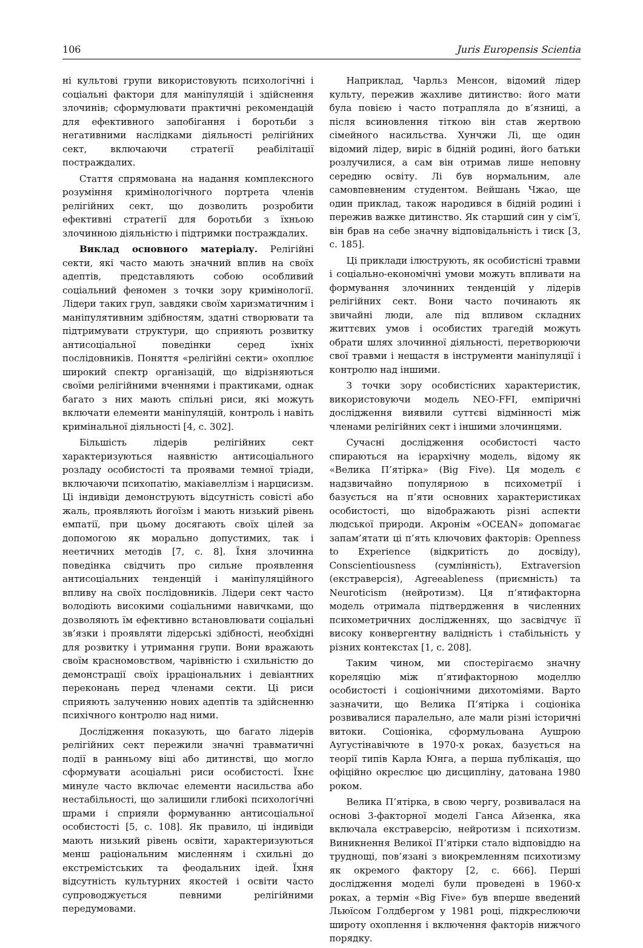106 Juris Europensis Scientia
ні культові групи використовують психологічні і соціальні фактори для маніпуляцій і здійснення злочинів; сформулювати практичні рекомендацій для ефективного запобігання і боротьби з негативними наслідками діяльності релігійних сект, включаючи стратегії реабілітації постраждалих.
Стаття спрямована на надання комплексного розуміння кримінологічного портрета членів релігійних сект, що дозволить розробити ефективні стратегії для боротьби з їхньою злочинною діяльністю і підтримки постраждалих.
Виклад основного матеріалу. Релігійні секти, які часто мають значний вплив на своїх адептів, представляють собою особливий соціальний феномен з точки зору кримінології. Лідери таких груп, завдяки своїм харизматичним і маніпулятивним здібностям, здатні створювати та підтримувати структури, що сприяють розвитку антисоціальної поведінки серед їхніх послідовників. Поняття «релігійні секти» охоплює широкий спектр організацій, що відрізняються своїми релігійними вченнями і практиками, однак багато з них мають спільні риси, які можуть включати елементи маніпуляцій, контроль і навіть кримінальної діяльності [4, с. 302].
Більшість лідерів релігійних сект характеризуються наявністю антисоціального розладу особистості та проявами темної тріади, включаючи психопатію, макіавеллізм і нарцисизм. Ці індивіди демонструють відсутність совісті або жаль, проявляють йогоїзм і мають низький рівень емпатії, при цьому досягають своїх цілей за допомогою як морально допустимих, так і неетичних методів [7, с. 8]. Їхня злочинна поведінка свідчить про сильне проявлення антисоціальних тенденцій і маніпуляційного впливу на своїх послідовників. Лідери сект часто володіють високими соціальними навичками, що дозволяють їм ефективно встановлювати соціальні зв’язки і проявляти лідерські здібності, необхідні для розвитку і утримання групи. Вони вражають своїм красномовством, чарівністю і схильністю до демонстрації своїх ірраціональних і девіантних переконань перед членами секти. Ці риси сприяють залученню нових адептів та здійсненню психічного контролю над ними.
Дослідження показують, що багато лідерів релігійних сект пережили значні травматичні події в ранньому віці або дитинстві, що могло сформувати асоціальні риси особистості. Їхнє минуле часто включає елементи насильства або нестабільності, що залишили глибокі психологічні шрами і сприяли формуванню антисоціальної особистості [5, с. 108]. Як правило, ці індивіди мають низький рівень освіти, характеризуються менш раціональним мисленням і схильні до екстремістських та феодальних ідей. Їхня відсутність культурних якостей і освіти часто супроводжується певними релігійними передумовами.
Наприклад, Чарльз Менсон, відомий лідер культу, пережив жахливе дитинство: його мати була повією і часто потрапляла до в’язниці, а після всиновлення тіткою він став жертвою сімейного насильства. Хунчжи Лі, ще один відомий лідер, виріс в бідній родині, його батьки розлучилися, а сам він отримав лише неповну середню освіту. Лі був нормальним, але самовпевненим студентом. Вейшань Чжао, ще один приклад, також народився в бідній родині і пережив важке дитинство. Як старший син у сім’ї, він брав на себе значну відповідальність і тиск [3, с. 185].
Ці приклади ілюструють, як особистісні травми і соціально-економічні умови можуть впливати на формування злочинних тенденцій у лідерів релігійних сект. Вони часто починають як звичайні люди, але під впливом складних життєвих умов і особистих трагедій можуть обрати шлях злочинної діяльності, перетворюючи свої травми і нещастя в інструменти маніпуляції і контролю над іншими.
З точки зору особистісних характеристик, використовуючи модель NEO-FFI, емпіричні дослідження виявили суттєві відмінності між членами релігійних сект і іншими злочинцями.
Сучасні дослідження особистості часто спираються на ієрархічну модель, відому як «Велика П’ятірка» (Big Five). Ця модель є надзвичайно популярною в психометрії і базується на п’яти основних характеристиках особистості, що відображають різні аспекти людської природи. Акронім «OCEAN» допомагає запам’ятати ці п’ять ключових факторів: Openness to Experience (відкритість до досвіду), Conscientiousness (сумлінність), Extraversion (екстраверсія), Agreeableness (приємність) та Neuroticism (нейротизм). Ця п’ятифакторна модель отримала підтвердження в численних психометричних дослідженнях, що засвідчує її високу конвергентну валідність і стабільність у різних контекстах [1, с. 208].
Таким чином, ми спостерігаємо значну кореляцію між п’ятифакторною моделлю особистості і соціонічними дихотоміями. Варто зазначити, що Велика П’ятірка і соціоніка розвивалися паралельно, але мали різні історичні витоки. Соціоніка, сформульована Аушрою Аугустінавічюте в 1970-х роках, базується на теорії типів Карла Юнга, а перша публікація, що офіційно окреслює цю дисципліну, датована 1980 роком.
Велика П’ятірка, в свою чергу, розвивалася на основі 3-факторної моделі Ганса Айзенка, яка включала екстраверсію, нейротизм і психотизм. Виникнення Великої П’ятірки стало відповіддю на труднощі, пов’язані з виокремленням психотизму як окремого фактору [2, с. 666]. Перші дослідження моделі були проведені в 1960-х роках, а термін «Big Five» був вперше введений Льюїсом Голдбергом у 1981 році, підкреслюючи широту охоплення і включення факторів нижчого порядку.